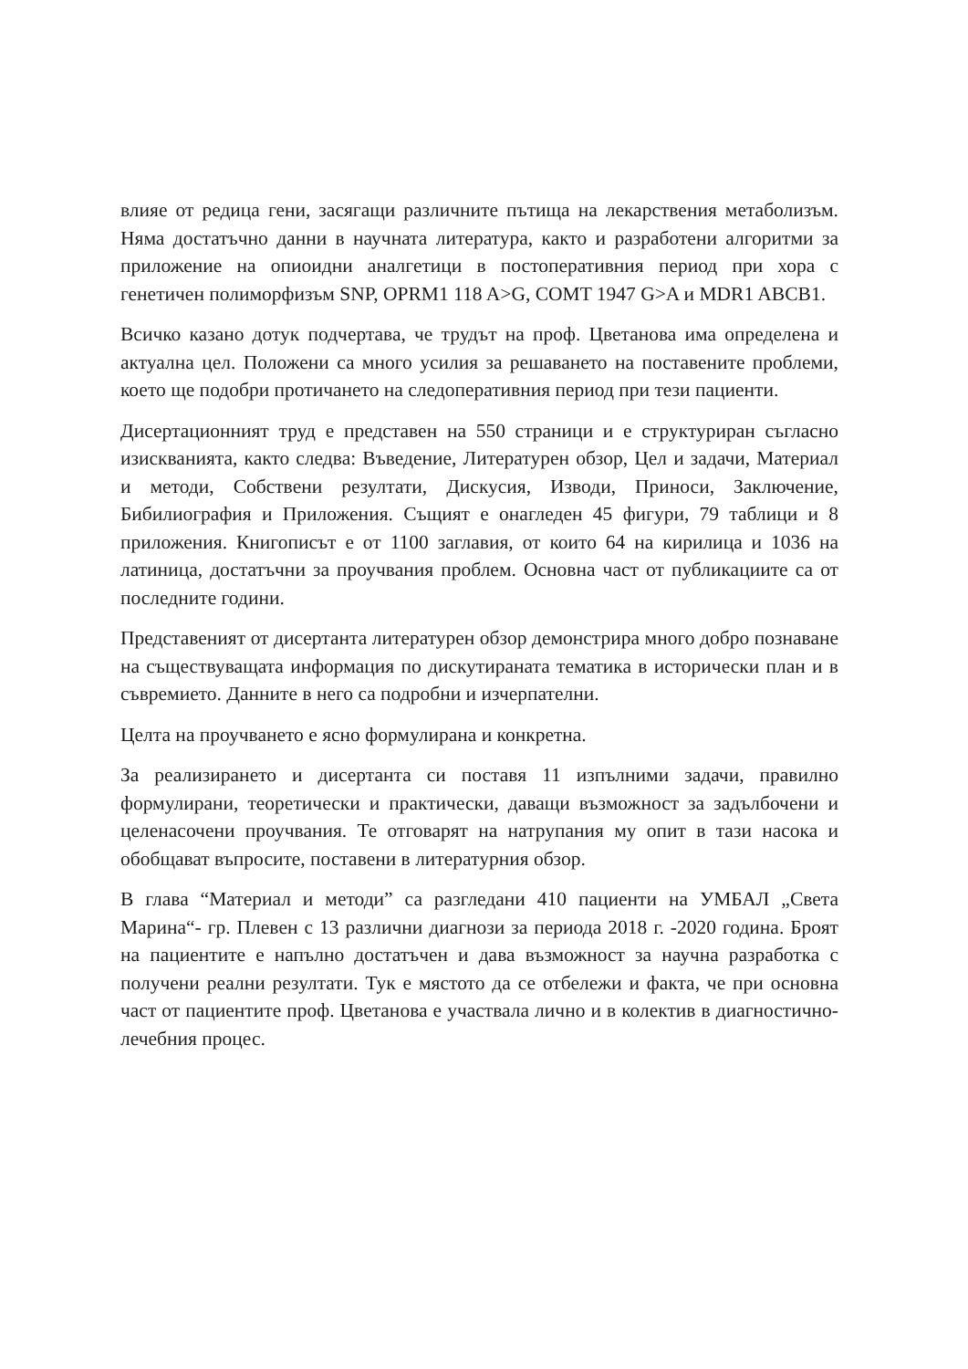влияе от редица гени, засягащи различните пътища на лекарствения метаболизъм. Няма достатъчно данни в научната литература, както и разработени алгоритми за приложение на опиоидни аналгетици в постоперативния период при хора с генетичен полиморфизъм SNP, OPRM1 118 A>G, COMT 1947 G>A и MDR1 ABCB1.
Всичко казано дотук подчертава, че трудът на проф. Цветанова има определена и актуална цел. Положени са много усилия за решаването на поставените проблеми, което ще подобри протичането на следоперативния период при тези пациенти.
Дисертационният труд е представен на 550 страници и е структуриран съгласно изискванията, както следва: Въведение, Литературен обзор, Цел и задачи, Материал и методи, Собствени резултати, Дискусия, Изводи, Приноси, Заключение, Бибилиография и Приложения. Същият е онагледен 45 фигури, 79 таблици и 8 приложения. Книгописът е от 1100 заглавия, от които 64 на кирилица и 1036 на латиница, достатъчни за проучвания проблем. Основна част от публикациите са от последните години.
Представеният от дисертанта литературен обзор демонстрира много добро познаване на съществуващата информация по дискутираната тематика в исторически план и в съвремието. Данните в него са подробни и изчерпателни.
Целта на проучването е ясно формулирана и конкретна.
За реализирането и дисертанта си поставя 11 изпълними задачи, правилно формулирани, теоретически и практически, даващи възможност за задълбочени и целенасочени проучвания. Те отговарят на натрупания му опит в тази насока и обобщават въпросите, поставени в литературния обзор.
В глава “Материал и методи” са разгледани 410 пациенти на УМБАЛ „Света Марина“- гр. Плевен с 13 различни диагнози за периода 2018 г. -2020 година. Броят на пациентите е напълно достатъчен и дава възможност за научна разработка с получени реални резултати. Тук е мястото да се отбележи и факта, че при основна част от пациентите проф. Цветанова е участвала лично и в колектив в диагностично- лечебния процес.